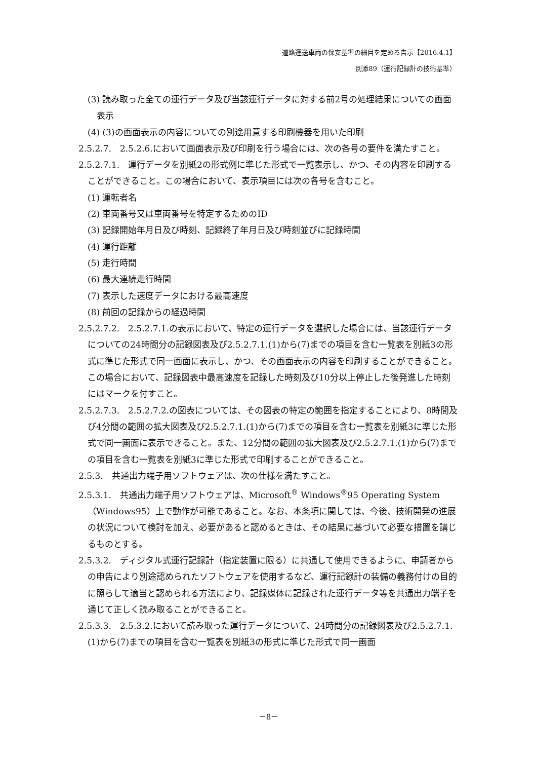道路運送車両の保安基準の細目を定める告示【2016.4.1】
別添89（運行記録計の技術基準）
(3) 読み取った全ての運行データ及び当該運行データに対する前2号の処理結果についての画面表示
(4) (3)の画面表示の内容についての別途用意する印刷機器を用いた印刷
2.5.2.7.　2.5.2.6.において画面表示及び印刷を行う場合には、次の各号の要件を満たすこと。
2.5.2.7.1.　運行データを別紙2の形式例に準じた形式で一覧表示し、かつ、その内容を印刷することができること。この場合において、表示項目には次の各号を含むこと。
(1) 運転者名
(2) 車両番号又は車両番号を特定するためのID
(3) 記録開始年月日及び時刻、記録終了年月日及び時刻並びに記録時間
(4) 運行距離
(5) 走行時間
(6) 最大連続走行時間
(7) 表示した速度データにおける最高速度
(8) 前回の記録からの経過時間
2.5.2.7.2.　2.5.2.7.1.の表示において、特定の運行データを選択した場合には、当該運行データについての24時間分の記録図表及び2.5.2.7.1.(1)から(7)までの項目を含む一覧表を別紙3の形式に準じた形式で同一画面に表示し、かつ、その画面表示の内容を印刷することができること。この場合において、記録図表中最高速度を記録した時刻及び10分以上停止した後発進した時刻にはマークを付すこと。
2.5.2.7.3.　2.5.2.7.2.の図表については、その図表の特定の範囲を指定することにより、8時間及び4分間の範囲の拡大図表及び2.5.2.7.1.(1)から(7)までの項目を含む一覧表を別紙3に準じた形式で同一画面に表示できること。また、12分間の範囲の拡大図表及び2.5.2.7.1.(1)から(7)までの項目を含む一覧表を別紙3に準じた形式で印刷することができること。
2.5.3.　共通出力端子用ソフトウェアは、次の仕様を満たすこと。
2.5.3.1.　共通出力端子用ソフトウェアは、Microsoft<sup>®</sup> Windows<sup>®</sup>95 Operating System（Windows95）上で動作が可能であること。なお、本条項に関しては、今後、技術開発の進展の状況について検討を加え、必要があると認めるときは、その結果に基づいて必要な措置を講じるものとする。
2.5.3.2.　ディジタル式運行記録計（指定装置に限る）に共通して使用できるように、申請者からの申告により別途認められたソフトウェアを使用するなど、運行記録計の装備の義務付けの目的に照らして適当と認められる方法により、記録媒体に記録された運行データ等を共通出力端子を通じて正しく読み取ることができること。
2.5.3.3.　2.5.3.2.において読み取った運行データについて、24時間分の記録図表及び2.5.2.7.1.(1)から(7)までの項目を含む一覧表を別紙3の形式に準じた形式で同一画面
－8－